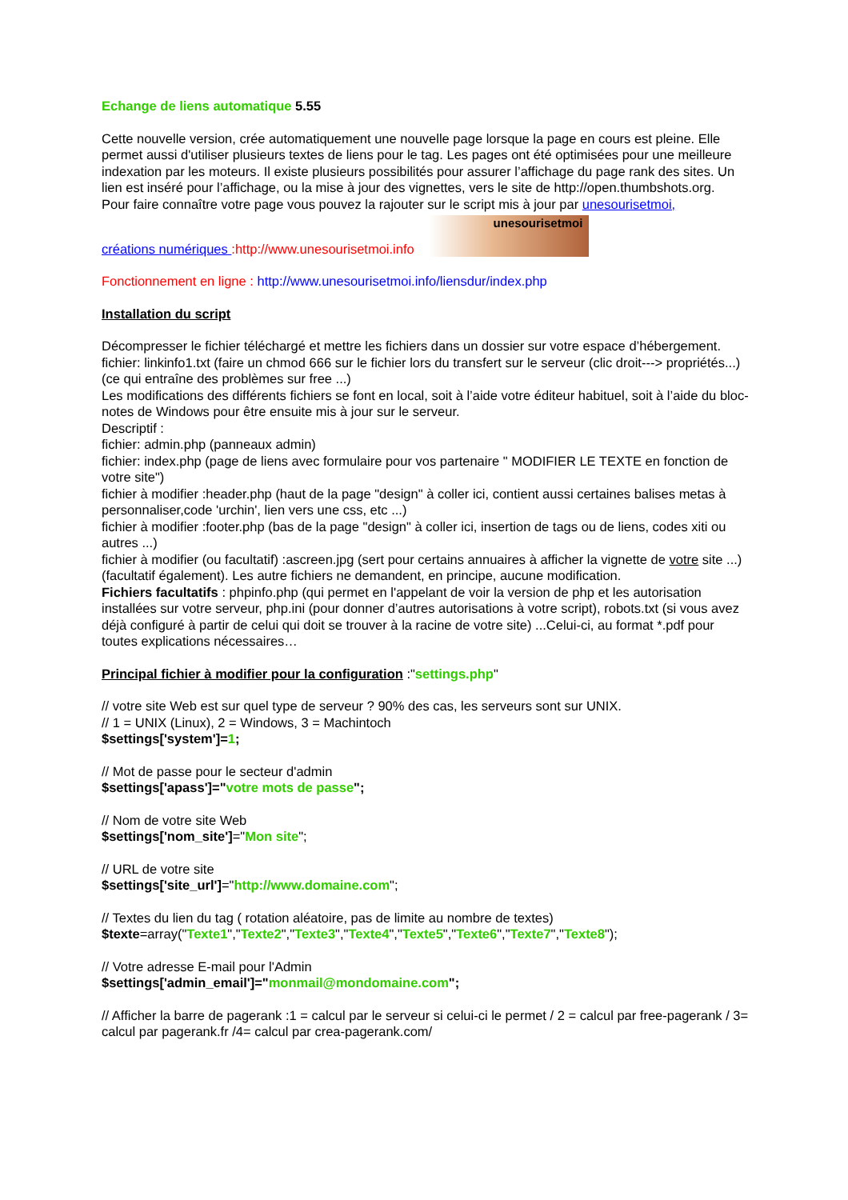Echange de liens automatique 5.55
Cette nouvelle version, crée automatiquement une nouvelle page lorsque la page en cours est pleine. Elle permet aussi d'utiliser plusieurs textes de liens pour le tag. Les pages ont été optimisées pour une meilleure indexation par les moteurs. Il existe plusieurs possibilités pour assurer l’affichage du page rank des sites. Un lien est inséré pour l’affichage, ou la mise à jour des vignettes, vers le site de http://open.thumbshots.org.
Pour faire connaître votre page vous pouvez la rajouter sur le script mis à jour par unesourisetmoi,
créations numériques :http://www.unesourisetmoi.info unesourisetmoi
Fonctionnement en ligne : http://www.unesourisetmoi.info/liensdur/index.php
Installation du script
Décompresser le fichier téléchargé et mettre les fichiers dans un dossier sur votre espace d’hébergement.
fichier: linkinfo1.txt (faire un chmod 666 sur le fichier lors du transfert sur le serveur (clic droit---> propriétés...)(ce qui entraîne des problèmes sur free ...)
Les modifications des différents fichiers se font en local, soit à l’aide votre éditeur habituel, soit à l’aide du bloc-notes de Windows pour être ensuite mis à jour sur le serveur.
Descriptif :
fichier: admin.php (panneaux admin)
fichier: index.php (page de liens avec formulaire pour vos partenaire " MODIFIER LE TEXTE en fonction de votre site")
fichier à modifier :header.php (haut de la page "design" à coller ici, contient aussi certaines balises metas à personnaliser,code 'urchin', lien vers une css, etc ...)
fichier à modifier :footer.php (bas de la page "design" à coller ici, insertion de tags ou de liens, codes xiti ou autres ...)
fichier à modifier (ou facultatif) :ascreen.jpg (sert pour certains annuaires à afficher la vignette de votre site ...)(facultatif également). Les autre fichiers ne demandent, en principe, aucune modification.
Fichiers facultatifs : phpinfo.php (qui permet en l'appelant de voir la version de php et les autorisation installées sur votre serveur, php.ini (pour donner d’autres autorisations à votre script), robots.txt (si vous avez déjà configuré à partir de celui qui doit se trouver à la racine de votre site) ...Celui-ci, au format *.pdf pour toutes explications nécessaires…
Principal fichier à modifier pour la configuration :"settings.php"
// votre site Web est sur quel type de serveur ? 90% des cas, les serveurs sont sur UNIX.
// 1 = UNIX (Linux), 2 = Windows, 3 = Machintoch
$settings['system']=1;
// Mot de passe pour le secteur d'admin
$settings['apass']="votre mots de passe";
// Nom de votre site Web
$settings['nom_site']="Mon site";
// URL de votre site
$settings['site_url']="http://www.domaine.com";
// Textes du lien du tag ( rotation aléatoire, pas de limite au nombre de textes)
$texte=array("Texte1","Texte2","Texte3","Texte4","Texte5","Texte6","Texte7","Texte8");
// Votre adresse E-mail pour l'Admin
$settings['admin_email']="monmail@mondomaine.com";
// Afficher la barre de pagerank :1 = calcul par le serveur si celui-ci le permet / 2 = calcul par free-pagerank / 3= calcul par pagerank.fr /4= calcul par crea-pagerank.com/